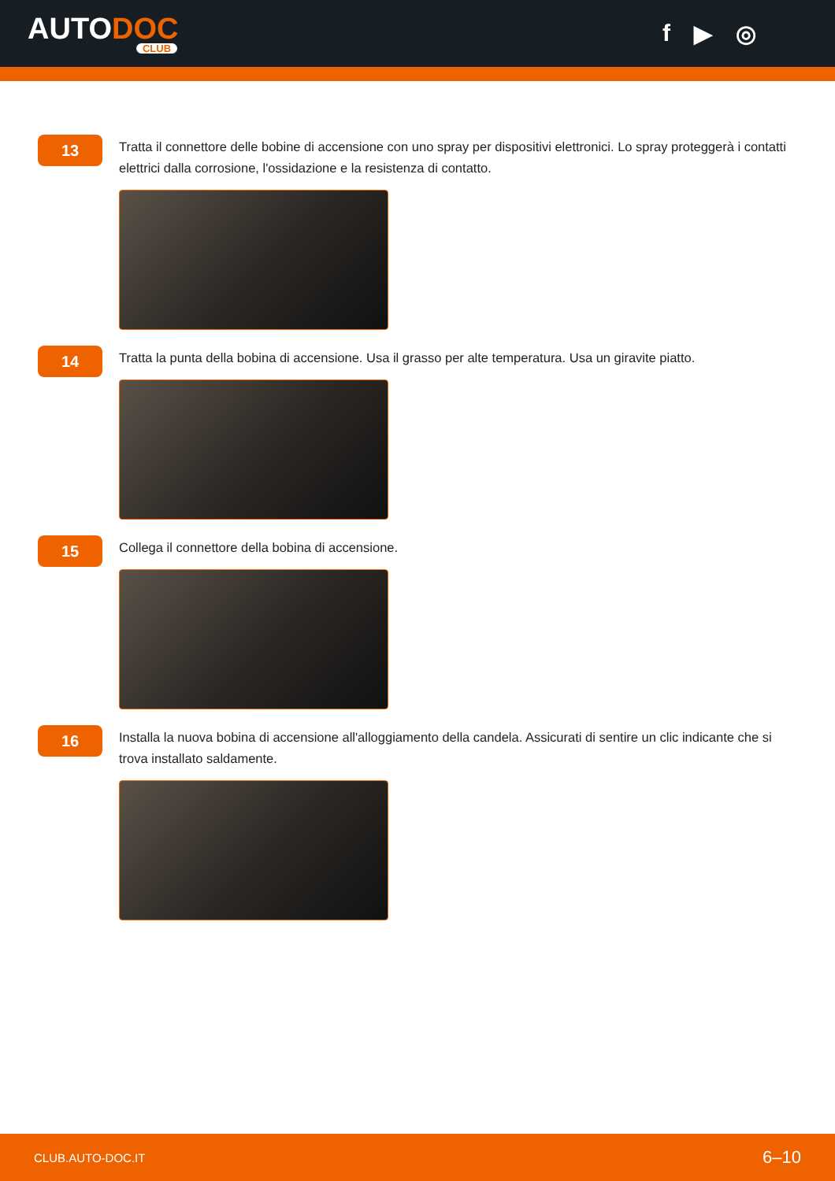AUTODOC
CLUB
f ▶ ◎
13
Tratta il connettore delle bobine di accensione con uno spray per dispositivi elettronici. Lo spray proteggerà i contatti elettrici dalla corrosione, l'ossidazione e la resistenza di contatto.
14
Tratta la punta della bobina di accensione. Usa il grasso per alte temperatura. Usa un giravite piatto.
15
Collega il connettore della bobina di accensione.
16
Installa la nuova bobina di accensione all'alloggiamento della candela. Assicurati di sentire un clic indicante che si trova installato saldamente.
CLUB.AUTO-DOC.IT 6–10